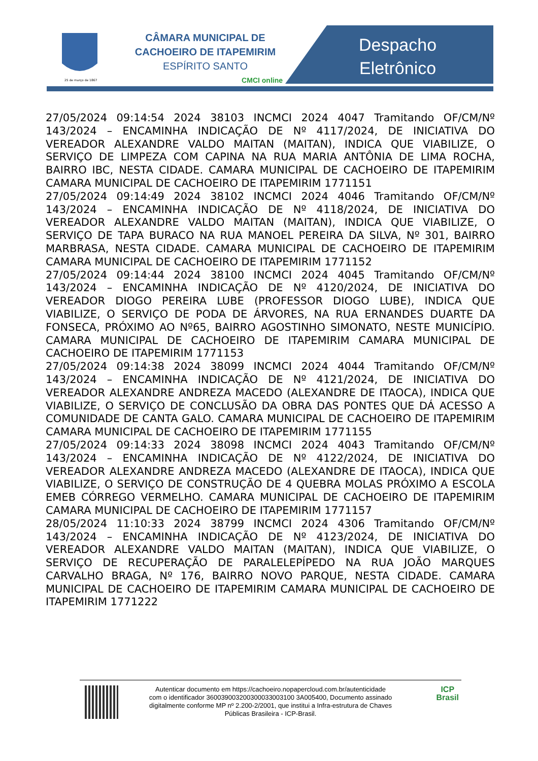25 de março de 1867
CÂMARA MUNICIPAL DE
CACHOEIRO DE ITAPEMIRIM
ESPÍRITO SANTO
CMCI online
Despacho
Eletrônico
27/05/2024 09:14:54 2024 38103 INCMCI 2024 4047 Tramitando OF/CM/Nº 143/2024 – ENCAMINHA INDICAÇÃO DE Nº 4117/2024, DE INICIATIVA DO VEREADOR ALEXANDRE VALDO MAITAN (MAITAN), INDICA QUE VIABILIZE, O SERVIÇO DE LIMPEZA COM CAPINA NA RUA MARIA ANTÔNIA DE LIMA ROCHA, BAIRRO IBC, NESTA CIDADE. CAMARA MUNICIPAL DE CACHOEIRO DE ITAPEMIRIM CAMARA MUNICIPAL DE CACHOEIRO DE ITAPEMIRIM 1771151
27/05/2024 09:14:49 2024 38102 INCMCI 2024 4046 Tramitando OF/CM/Nº 143/2024 – ENCAMINHA INDICAÇÃO DE Nº 4118/2024, DE INICIATIVA DO VEREADOR ALEXANDRE VALDO MAITAN (MAITAN), INDICA QUE VIABILIZE, O SERVIÇO DE TAPA BURACO NA RUA MANOEL PEREIRA DA SILVA, Nº 301, BAIRRO MARBRASA, NESTA CIDADE. CAMARA MUNICIPAL DE CACHOEIRO DE ITAPEMIRIM CAMARA MUNICIPAL DE CACHOEIRO DE ITAPEMIRIM 1771152
27/05/2024 09:14:44 2024 38100 INCMCI 2024 4045 Tramitando OF/CM/Nº 143/2024 – ENCAMINHA INDICAÇÃO DE Nº 4120/2024, DE INICIATIVA DO VEREADOR DIOGO PEREIRA LUBE (PROFESSOR DIOGO LUBE), INDICA QUE VIABILIZE, O SERVIÇO DE PODA DE ÁRVORES, NA RUA ERNANDES DUARTE DA FONSECA, PRÓXIMO AO Nº65, BAIRRO AGOSTINHO SIMONATO, NESTE MUNICÍPIO. CAMARA MUNICIPAL DE CACHOEIRO DE ITAPEMIRIM CAMARA MUNICIPAL DE CACHOEIRO DE ITAPEMIRIM 1771153
27/05/2024 09:14:38 2024 38099 INCMCI 2024 4044 Tramitando OF/CM/Nº 143/2024 – ENCAMINHA INDICAÇÃO DE Nº 4121/2024, DE INICIATIVA DO VEREADOR ALEXANDRE ANDREZA MACEDO (ALEXANDRE DE ITAOCA), INDICA QUE VIABILIZE, O SERVIÇO DE CONCLUSÃO DA OBRA DAS PONTES QUE DÁ ACESSO A COMUNIDADE DE CANTA GALO. CAMARA MUNICIPAL DE CACHOEIRO DE ITAPEMIRIM CAMARA MUNICIPAL DE CACHOEIRO DE ITAPEMIRIM 1771155
27/05/2024 09:14:33 2024 38098 INCMCI 2024 4043 Tramitando OF/CM/Nº 143/2024 – ENCAMINHA INDICAÇÃO DE Nº 4122/2024, DE INICIATIVA DO VEREADOR ALEXANDRE ANDREZA MACEDO (ALEXANDRE DE ITAOCA), INDICA QUE VIABILIZE, O SERVIÇO DE CONSTRUÇÃO DE 4 QUEBRA MOLAS PRÓXIMO A ESCOLA EMEB CÓRREGO VERMELHO. CAMARA MUNICIPAL DE CACHOEIRO DE ITAPEMIRIM CAMARA MUNICIPAL DE CACHOEIRO DE ITAPEMIRIM 1771157
28/05/2024 11:10:33 2024 38799 INCMCI 2024 4306 Tramitando OF/CM/Nº 143/2024 – ENCAMINHA INDICAÇÃO DE Nº 4123/2024, DE INICIATIVA DO VEREADOR ALEXANDRE VALDO MAITAN (MAITAN), INDICA QUE VIABILIZE, O SERVIÇO DE RECUPERAÇÃO DE PARALELEPÍPEDO NA RUA JOÃO MARQUES CARVALHO BRAGA, Nº 176, BAIRRO NOVO PARQUE, NESTA CIDADE. CAMARA MUNICIPAL DE CACHOEIRO DE ITAPEMIRIM CAMARA MUNICIPAL DE CACHOEIRO DE ITAPEMIRIM 1771222
Autenticar documento em https://cachoeiro.nopapercloud.com.br/autenticidade
com o identificador 360039003200300033003100 3A005400, Documento assinado
digitalmente conforme MP nº 2.200-2/2001, que institui a Infra-estrutura de Chaves
Públicas Brasileira - ICP-Brasil.
ICP
Brasil